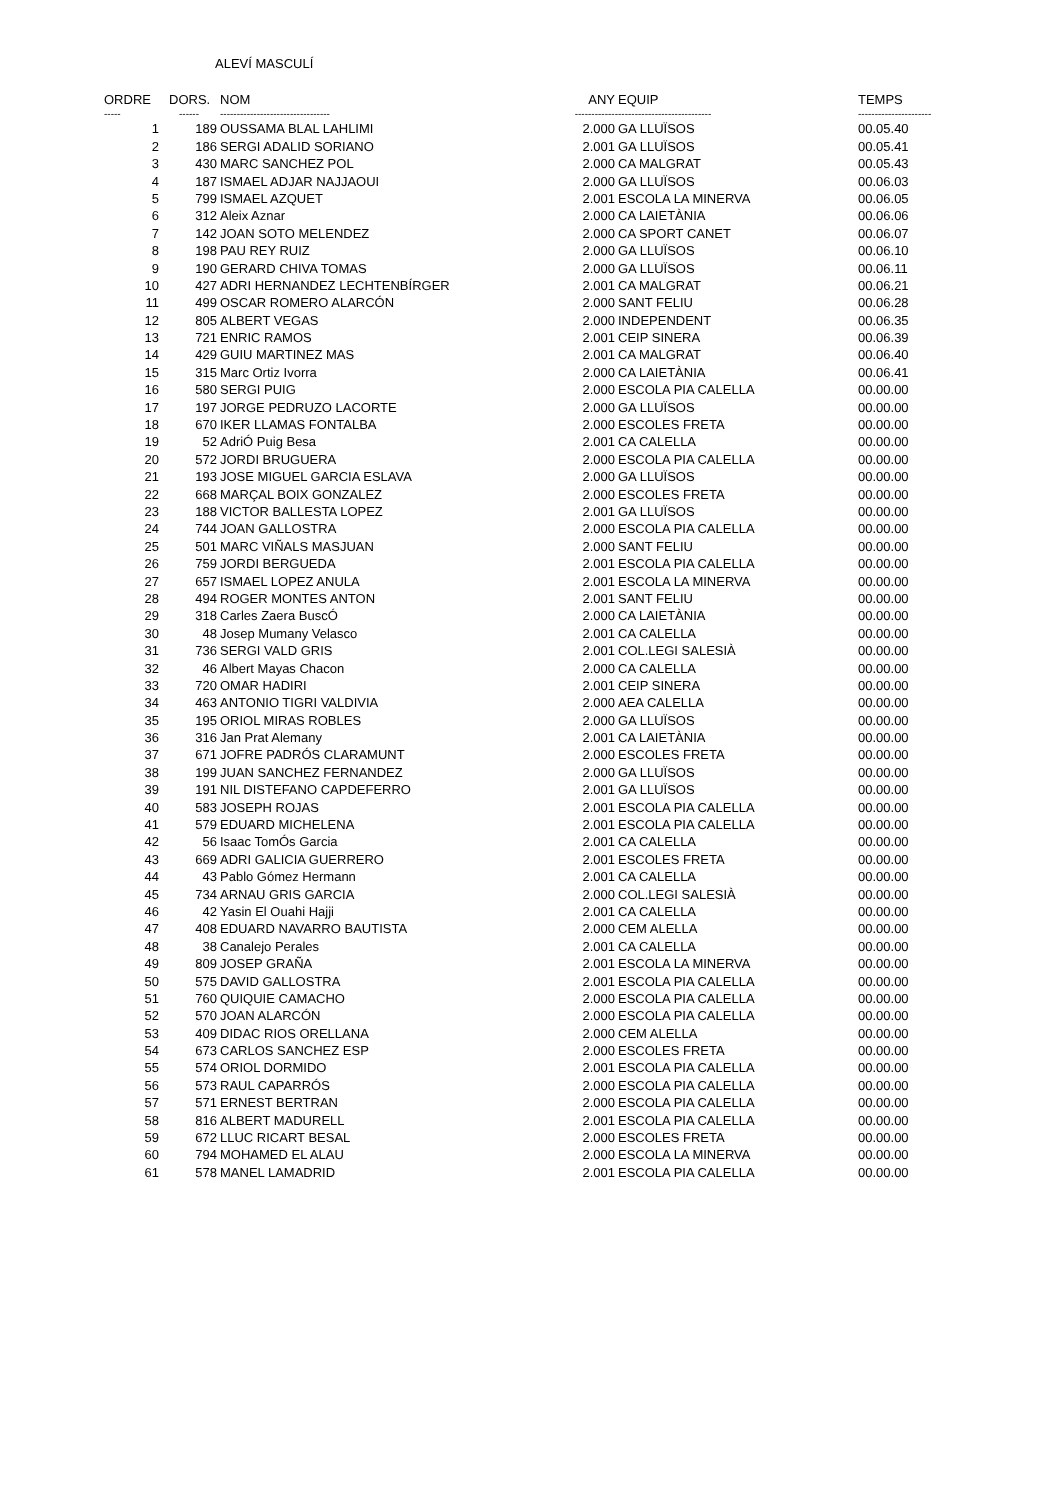ALEVÍ MASCULÍ
| ORDRE | DORS. | NOM | ANY | EQUIP | TEMPS |
| --- | --- | --- | --- | --- | --- |
| ----- | ------ | --------------------------------- | ------------- | ---------------------------- | ---------------------- |
| 1 | 189 | OUSSAMA BLAL LAHLIMI | 2.000 | GA LLUÏSOS | 00.05.40 |
| 2 | 186 | SERGI ADALID SORIANO | 2.001 | GA LLUÏSOS | 00.05.41 |
| 3 | 430 | MARC SANCHEZ POL | 2.000 | CA MALGRAT | 00.05.43 |
| 4 | 187 | ISMAEL ADJAR NAJJAOUI | 2.000 | GA LLUÏSOS | 00.06.03 |
| 5 | 799 | ISMAEL AZQUET | 2.001 | ESCOLA LA MINERVA | 00.06.05 |
| 6 | 312 | Aleix Aznar | 2.000 | CA LAIETÀNIA | 00.06.06 |
| 7 | 142 | JOAN SOTO MELENDEZ | 2.000 | CA SPORT CANET | 00.06.07 |
| 8 | 198 | PAU REY RUIZ | 2.000 | GA LLUÏSOS | 00.06.10 |
| 9 | 190 | GERARD CHIVA TOMAS | 2.000 | GA LLUÏSOS | 00.06.11 |
| 10 | 427 | ADRI HERNANDEZ LECHTENBÍRGER | 2.001 | CA MALGRAT | 00.06.21 |
| 11 | 499 | OSCAR ROMERO ALARCÓN | 2.000 | SANT FELIU | 00.06.28 |
| 12 | 805 | ALBERT VEGAS | 2.000 | INDEPENDENT | 00.06.35 |
| 13 | 721 | ENRIC RAMOS | 2.001 | CEIP SINERA | 00.06.39 |
| 14 | 429 | GUIU MARTINEZ MAS | 2.001 | CA MALGRAT | 00.06.40 |
| 15 | 315 | Marc Ortiz Ivorra | 2.000 | CA LAIETÀNIA | 00.06.41 |
| 16 | 580 | SERGI PUIG | 2.000 | ESCOLA PIA CALELLA | 00.00.00 |
| 17 | 197 | JORGE PEDRUZO LACORTE | 2.000 | GA LLUÏSOS | 00.00.00 |
| 18 | 670 | IKER LLAMAS FONTALBA | 2.000 | ESCOLES FRETA | 00.00.00 |
| 19 | 52 | AdriÓ Puig Besa | 2.001 | CA CALELLA | 00.00.00 |
| 20 | 572 | JORDI BRUGUERA | 2.000 | ESCOLA PIA CALELLA | 00.00.00 |
| 21 | 193 | JOSE MIGUEL GARCIA ESLAVA | 2.000 | GA LLUÏSOS | 00.00.00 |
| 22 | 668 | MARÇAL BOIX GONZALEZ | 2.000 | ESCOLES FRETA | 00.00.00 |
| 23 | 188 | VICTOR BALLESTA LOPEZ | 2.001 | GA LLUÏSOS | 00.00.00 |
| 24 | 744 | JOAN GALLOSTRA | 2.000 | ESCOLA PIA CALELLA | 00.00.00 |
| 25 | 501 | MARC VIÑALS MASJUAN | 2.000 | SANT FELIU | 00.00.00 |
| 26 | 759 | JORDI BERGUEDA | 2.001 | ESCOLA PIA CALELLA | 00.00.00 |
| 27 | 657 | ISMAEL LOPEZ ANULA | 2.001 | ESCOLA LA MINERVA | 00.00.00 |
| 28 | 494 | ROGER MONTES ANTON | 2.001 | SANT FELIU | 00.00.00 |
| 29 | 318 | Carles Zaera BuscÓ | 2.000 | CA LAIETÀNIA | 00.00.00 |
| 30 | 48 | Josep Mumany Velasco | 2.001 | CA CALELLA | 00.00.00 |
| 31 | 736 | SERGI VALD GRIS | 2.001 | COL.LEGI SALESIÀ | 00.00.00 |
| 32 | 46 | Albert Mayas Chacon | 2.000 | CA CALELLA | 00.00.00 |
| 33 | 720 | OMAR HADIRI | 2.001 | CEIP SINERA | 00.00.00 |
| 34 | 463 | ANTONIO TIGRI VALDIVIA | 2.000 | AEA CALELLA | 00.00.00 |
| 35 | 195 | ORIOL MIRAS ROBLES | 2.000 | GA LLUÏSOS | 00.00.00 |
| 36 | 316 | Jan Prat Alemany | 2.001 | CA LAIETÀNIA | 00.00.00 |
| 37 | 671 | JOFRE PADRÓS CLARAMUNT | 2.000 | ESCOLES FRETA | 00.00.00 |
| 38 | 199 | JUAN SANCHEZ FERNANDEZ | 2.000 | GA LLUÏSOS | 00.00.00 |
| 39 | 191 | NIL DISTEFANO CAPDEFERRO | 2.001 | GA LLUÏSOS | 00.00.00 |
| 40 | 583 | JOSEPH ROJAS | 2.001 | ESCOLA PIA CALELLA | 00.00.00 |
| 41 | 579 | EDUARD MICHELENA | 2.001 | ESCOLA PIA CALELLA | 00.00.00 |
| 42 | 56 | Isaac TomÓs Garcia | 2.001 | CA CALELLA | 00.00.00 |
| 43 | 669 | ADRI GALICIA GUERRERO | 2.001 | ESCOLES FRETA | 00.00.00 |
| 44 | 43 | Pablo Gómez Hermann | 2.001 | CA CALELLA | 00.00.00 |
| 45 | 734 | ARNAU GRIS GARCIA | 2.000 | COL.LEGI SALESIÀ | 00.00.00 |
| 46 | 42 | Yasin El Ouahi Hajji | 2.001 | CA CALELLA | 00.00.00 |
| 47 | 408 | EDUARD NAVARRO BAUTISTA | 2.000 | CEM ALELLA | 00.00.00 |
| 48 | 38 | Canalejo Perales | 2.001 | CA CALELLA | 00.00.00 |
| 49 | 809 | JOSEP GRAÑA | 2.001 | ESCOLA LA MINERVA | 00.00.00 |
| 50 | 575 | DAVID GALLOSTRA | 2.001 | ESCOLA PIA CALELLA | 00.00.00 |
| 51 | 760 | QUIQUIE CAMACHO | 2.000 | ESCOLA PIA CALELLA | 00.00.00 |
| 52 | 570 | JOAN ALARCÓN | 2.000 | ESCOLA PIA CALELLA | 00.00.00 |
| 53 | 409 | DIDAC RIOS ORELLANA | 2.000 | CEM ALELLA | 00.00.00 |
| 54 | 673 | CARLOS SANCHEZ ESP | 2.000 | ESCOLES FRETA | 00.00.00 |
| 55 | 574 | ORIOL DORMIDO | 2.001 | ESCOLA PIA CALELLA | 00.00.00 |
| 56 | 573 | RAUL CAPARRÓS | 2.000 | ESCOLA PIA CALELLA | 00.00.00 |
| 57 | 571 | ERNEST BERTRAN | 2.000 | ESCOLA PIA CALELLA | 00.00.00 |
| 58 | 816 | ALBERT MADURELL | 2.001 | ESCOLA PIA CALELLA | 00.00.00 |
| 59 | 672 | LLUC RICART BESAL | 2.000 | ESCOLES FRETA | 00.00.00 |
| 60 | 794 | MOHAMED EL ALAU | 2.000 | ESCOLA LA MINERVA | 00.00.00 |
| 61 | 578 | MANEL LAMADRID | 2.001 | ESCOLA PIA CALELLA | 00.00.00 |